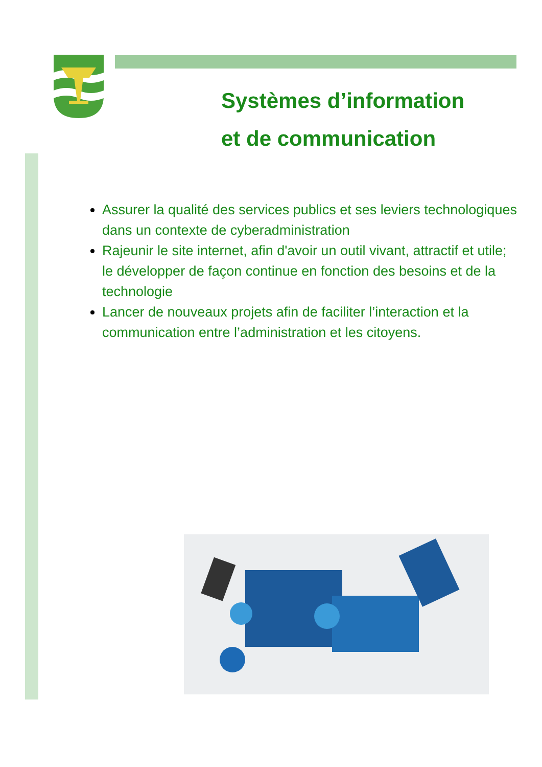Systèmes d’information
et de communication
Assurer la qualité des services publics et ses leviers technologiques dans un contexte de cyberadministration
Rajeunir le site internet, afin d'avoir un outil vivant, attractif et utile; le développer de façon continue en fonction des besoins et de la technologie
Lancer de nouveaux projets afin de faciliter l’interaction et la communication entre l’administration et les citoyens.